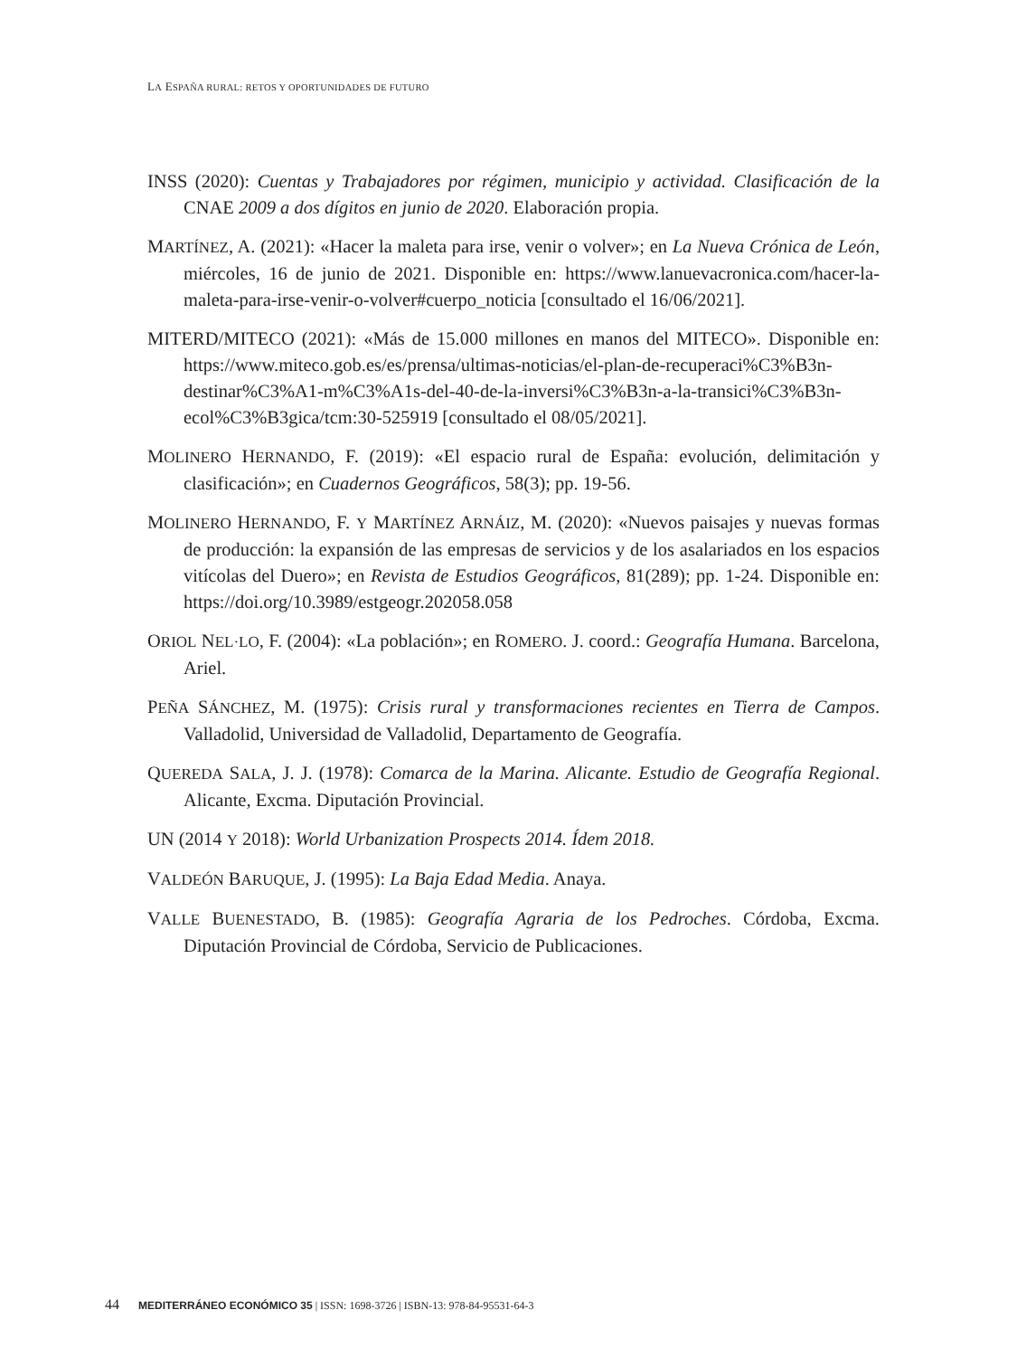LA ESPAÑA RURAL: RETOS Y OPORTUNIDADES DE FUTURO
INSS (2020): Cuentas y Trabajadores por régimen, municipio y actividad. Clasificación de la CNAE 2009 a dos dígitos en junio de 2020. Elaboración propia.
MARTÍNEZ, A. (2021): «Hacer la maleta para irse, venir o volver»; en La Nueva Crónica de León, miércoles, 16 de junio de 2021. Disponible en: https://www.lanuevacronica.com/hacer-la-maleta-para-irse-venir-o-volver#cuerpo_noticia [consultado el 16/06/2021].
MITERD/MITECO (2021): «Más de 15.000 millones en manos del MITECO». Disponible en: https://www.miteco.gob.es/es/prensa/ultimas-noticias/el-plan-de-recuperaci%C3%B3n-destinar%C3%A1-m%C3%A1s-del-40-de-la-inversi%C3%B3n-a-la-transici%C3%B3n-ecol%C3%B3gica/tcm:30-525919 [consultado el 08/05/2021].
MOLINERO HERNANDO, F. (2019): «El espacio rural de España: evolución, delimitación y clasificación»; en Cuadernos Geográficos, 58(3); pp. 19-56.
MOLINERO HERNANDO, F. Y MARTÍNEZ ARNÁIZ, M. (2020): «Nuevos paisajes y nuevas formas de producción: la expansión de las empresas de servicios y de los asalariados en los espacios vitícolas del Duero»; en Revista de Estudios Geográficos, 81(289); pp. 1-24. Disponible en: https://doi.org/10.3989/estgeogr.202058.058
ORIOL NEL·LO, F. (2004): «La población»; en ROMERO. J. coord.: Geografía Humana. Barcelona, Ariel.
PEÑA SÁNCHEZ, M. (1975): Crisis rural y transformaciones recientes en Tierra de Campos. Valladolid, Universidad de Valladolid, Departamento de Geografía.
QUEREDA SALA, J. J. (1978): Comarca de la Marina. Alicante. Estudio de Geografía Regional. Alicante, Excma. Diputación Provincial.
UN (2014 Y 2018): World Urbanization Prospects 2014. Ídem 2018.
VALDEÓN BARUQUE, J. (1995): La Baja Edad Media. Anaya.
VALLE BUENESTADO, B. (1985): Geografía Agraria de los Pedroches. Córdoba, Excma. Diputación Provincial de Córdoba, Servicio de Publicaciones.
44 MEDITERRÁNEO ECONÓMICO 35 | ISSN: 1698-3726 | ISBN-13: 978-84-95531-64-3